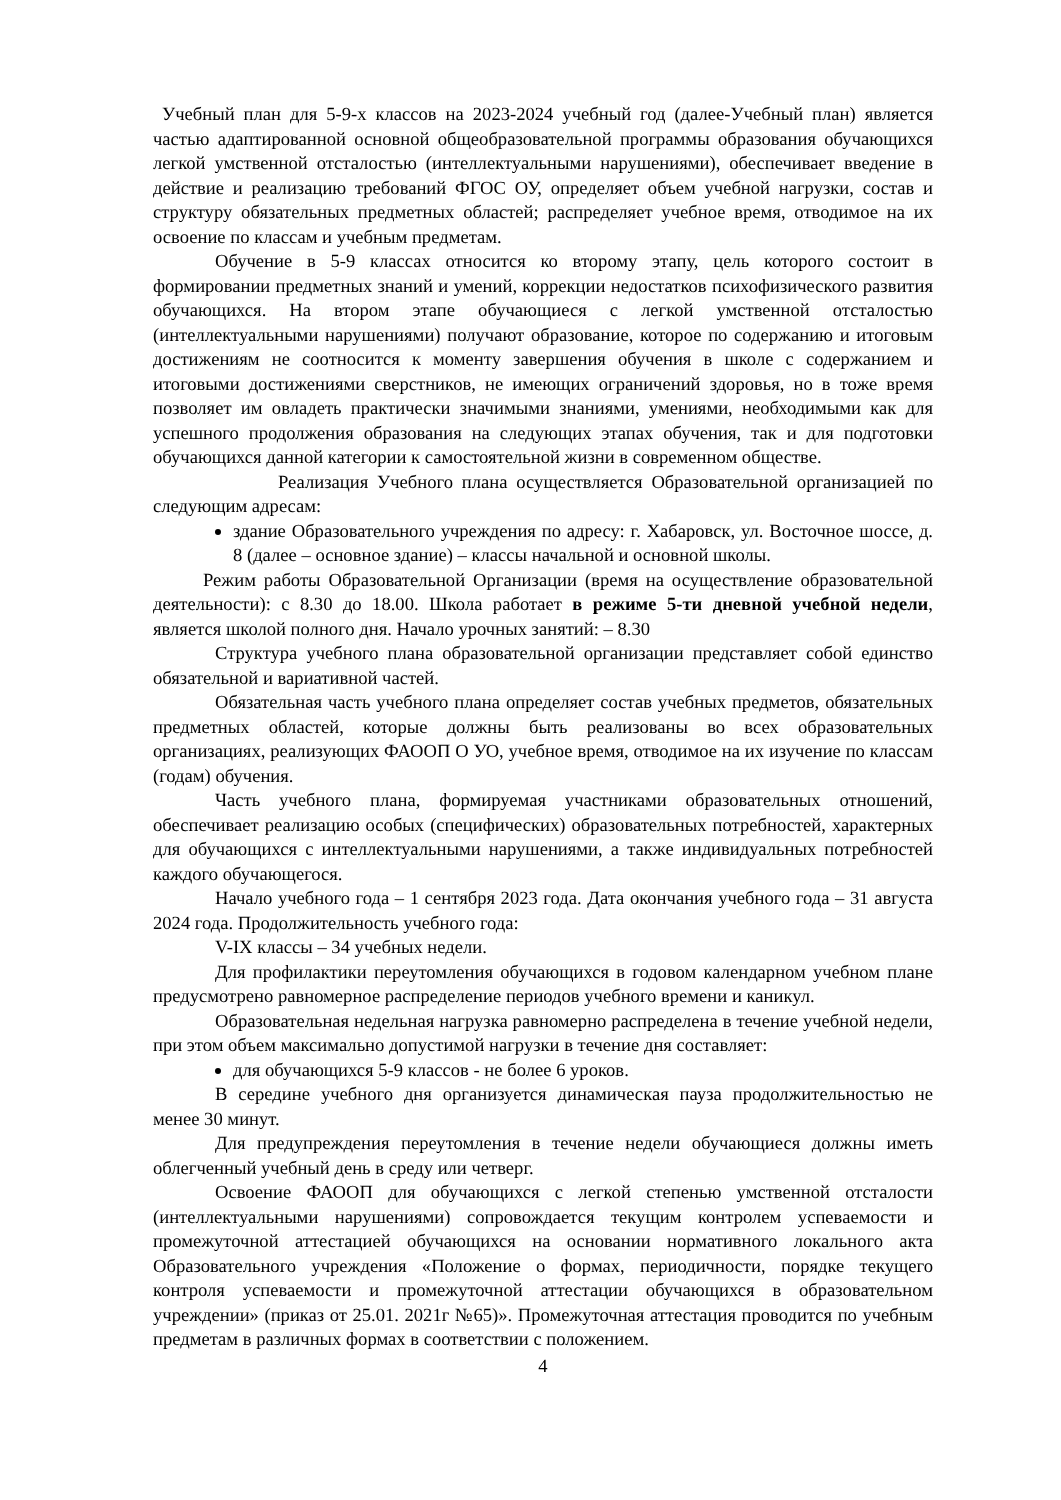Учебный план для 5-9-х классов на 2023-2024 учебный год (далее-Учебный план) является частью адаптированной основной общеобразовательной программы образования обучающихся легкой умственной отсталостью (интеллектуальными нарушениями), обеспечивает введение в действие и реализацию требований ФГОС ОУ, определяет объем учебной нагрузки, состав и структуру обязательных предметных областей; распределяет учебное время, отводимое на их освоение по классам и учебным предметам.
Обучение в 5-9 классах относится ко второму этапу, цель которого состоит в формировании предметных знаний и умений, коррекции недостатков психофизического развития обучающихся. На втором этапе обучающиеся с легкой умственной отсталостью (интеллектуальными нарушениями) получают образование, которое по содержанию и итоговым достижениям не соотносится к моменту завершения обучения в школе с содержанием и итоговыми достижениями сверстников, не имеющих ограничений здоровья, но в тоже время позволяет им овладеть практически значимыми знаниями, умениями, необходимыми как для успешного продолжения образования на следующих этапах обучения, так и для подготовки обучающихся данной категории к самостоятельной жизни в современном обществе.
Реализация Учебного плана осуществляется Образовательной организацией по следующим адресам:
здание Образовательного учреждения по адресу: г. Хабаровск, ул. Восточное шоссе, д. 8 (далее – основное здание) – классы начальной и основной школы.
Режим работы Образовательной Организации (время на осуществление образовательной деятельности): с 8.30 до 18.00. Школа работает в режиме 5-ти дневной учебной недели, является школой полного дня. Начало урочных занятий: – 8.30
Структура учебного плана образовательной организации представляет собой единство обязательной и вариативной частей.
Обязательная часть учебного плана определяет состав учебных предметов, обязательных предметных областей, которые должны быть реализованы во всех образовательных организациях, реализующих ФАООП О УО, учебное время, отводимое на их изучение по классам (годам) обучения.
Часть учебного плана, формируемая участниками образовательных отношений, обеспечивает реализацию особых (специфических) образовательных потребностей, характерных для обучающихся с интеллектуальными нарушениями, а также индивидуальных потребностей каждого обучающегося.
Начало учебного года – 1 сентября 2023 года. Дата окончания учебного года – 31 августа 2024 года. Продолжительность учебного года:
V-IX классы – 34 учебных недели.
Для профилактики переутомления обучающихся в годовом календарном учебном плане предусмотрено равномерное распределение периодов учебного времени и каникул.
Образовательная недельная нагрузка равномерно распределена в течение учебной недели, при этом объем максимально допустимой нагрузки в течение дня составляет:
для обучающихся 5-9 классов - не более 6 уроков.
В середине учебного дня организуется динамическая пауза продолжительностью не менее 30 минут.
Для предупреждения переутомления в течение недели обучающиеся должны иметь облегченный учебный день в среду или четверг.
Освоение ФАООП для обучающихся с легкой степенью умственной отсталости (интеллектуальными нарушениями) сопровождается текущим контролем успеваемости и промежуточной аттестацией обучающихся на основании нормативного локального акта Образовательного учреждения «Положение о формах, периодичности, порядке текущего контроля успеваемости и промежуточной аттестации обучающихся в образовательном учреждении» (приказ от 25.01. 2021г №65)». Промежуточная аттестация проводится по учебным предметам в различных формах в соответствии с положением.
4